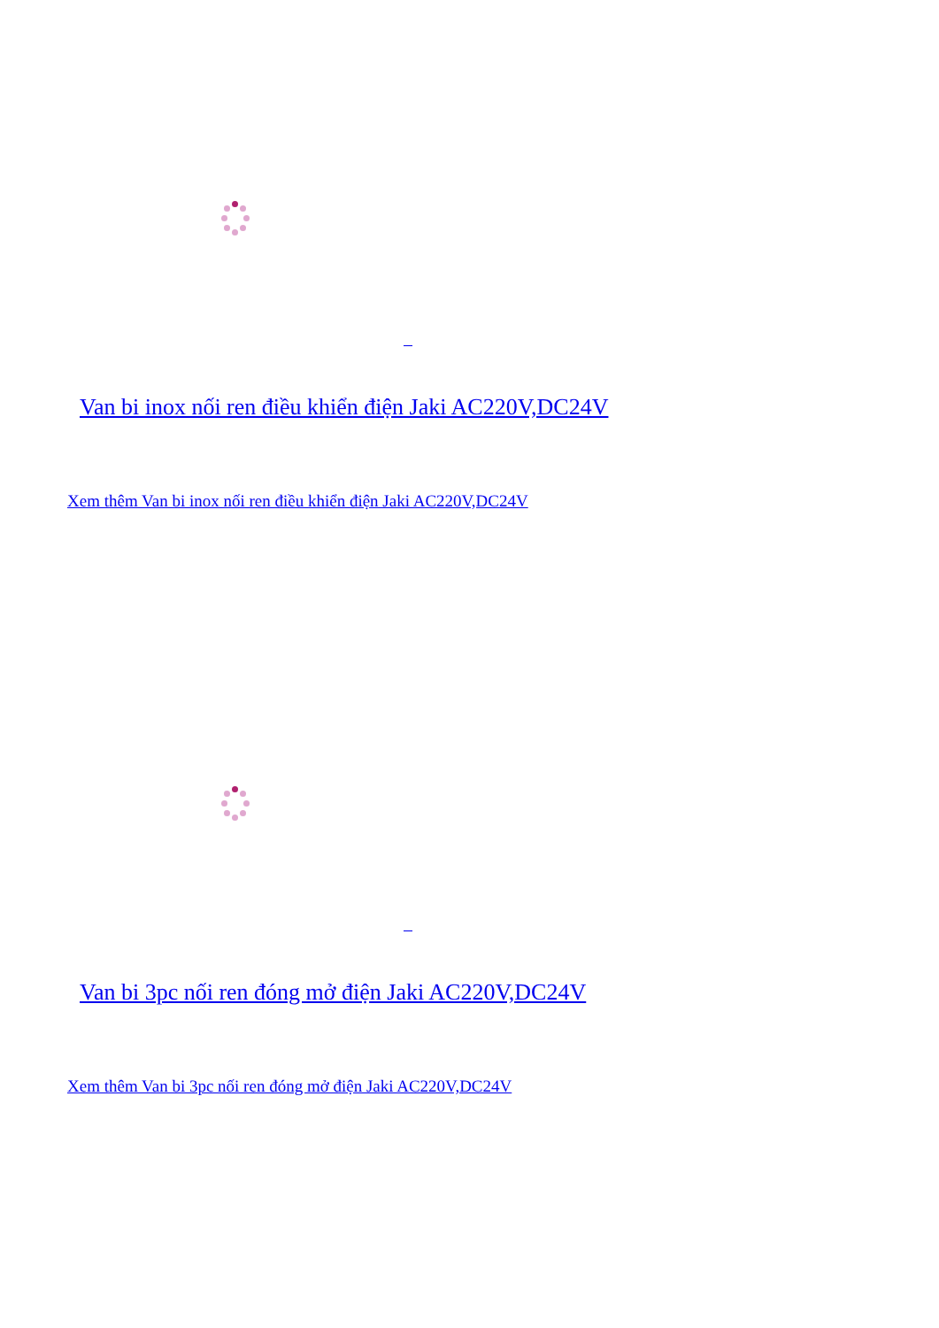Van bi inox nối ren điều khiển điện Jaki AC220V,DC24V
Xem thêm Van bi inox nối ren điều khiển điện Jaki AC220V,DC24V
Van bi 3pc nối ren đóng mở điện Jaki AC220V,DC24V
Xem thêm Van bi 3pc nối ren đóng mở điện Jaki AC220V,DC24V